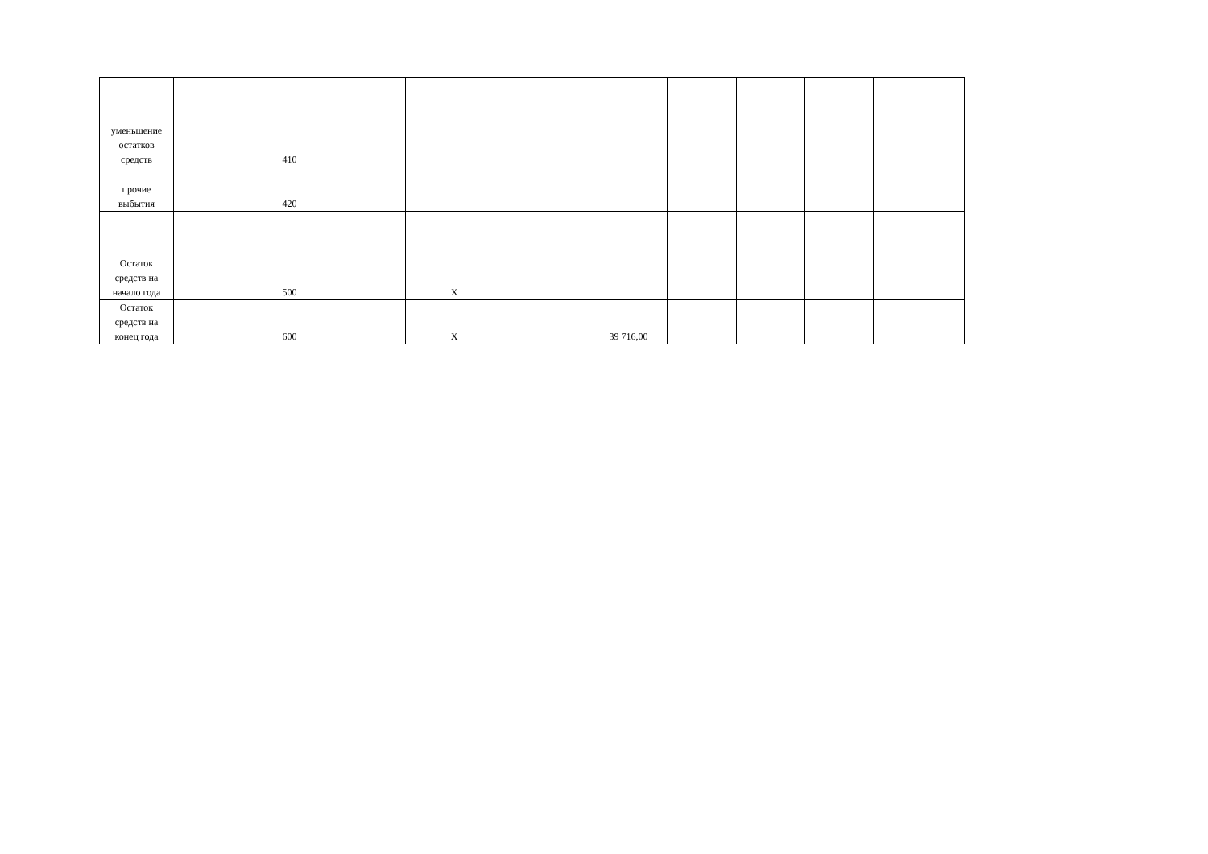| уменьшение остатков средств | 410 | | | | | | | |
| прочие выбытия | 420 | | | | | | | |
| Остаток средств на начало года | 500 | X | | | | | | |
| Остаток средств на конец года | 600 | X | | 39 716,00 | | | | |